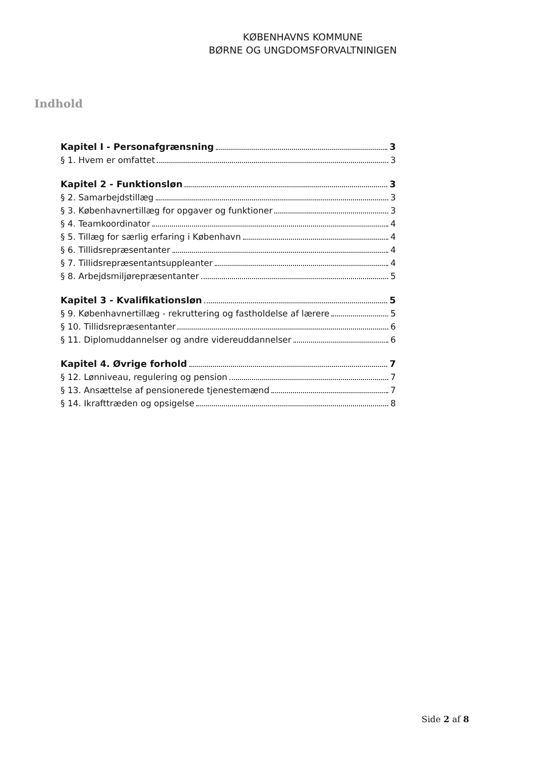KØBENHAVNS KOMMUNE
BØRNE OG UNGDOMSFORVALTNINIGEN
Indhold
Kapitel I - Personafgrænsning 3
§ 1. Hvem er omfattet 3
Kapitel 2 - Funktionsløn 3
§ 2. Samarbejdstillæg 3
§ 3. Københavnertillæg for opgaver og funktioner 3
§ 4. Teamkoordinator 4
§ 5. Tillæg for særlig erfaring i København 4
§ 6. Tillidsrepræsentanter 4
§ 7. Tillidsrepræsentantsuppleanter 4
§ 8. Arbejdsmiljørepræsentanter 5
Kapitel 3 - Kvalifikationsløn 5
§ 9. Københavnertillæg - rekruttering og fastholdelse af lærere 5
§ 10. Tillidsrepræsentanter 6
§ 11. Diplomuddannelser og andre videreuddannelser 6
Kapitel 4. Øvrige forhold 7
§ 12. Lønniveau, regulering og pension 7
§ 13. Ansættelse af pensionerede tjenestemænd 7
§ 14. Ikrafttræden og opsigelse 8
Side 2 af 8